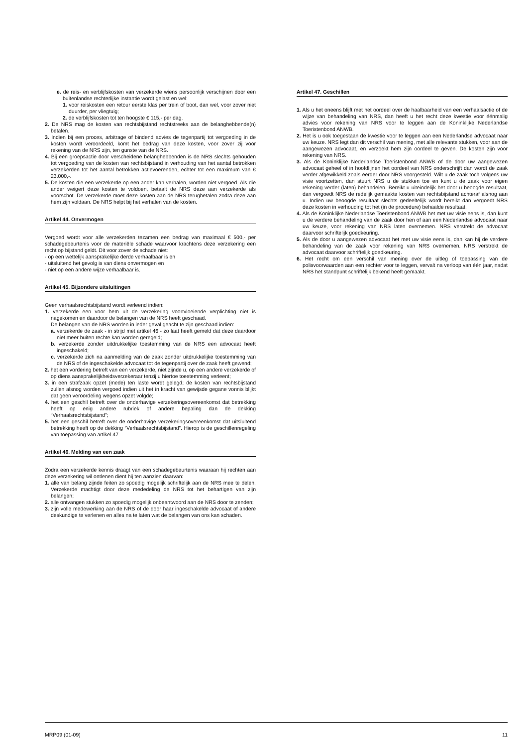e. de reis- en verblijfskosten van verzekerde wiens persoonlijk verschijnen door een buitenlandse rechterlijke instantie wordt gelast en wel:
1. voor reiskosten een retour eerste klas per trein of boot, dan wel, voor zover niet duurder, per vliegtuig;
2. de verblijfskosten tot ten hoogste € 115,- per dag.
2. De NRS mag de kosten van rechtsbijstand rechtstreeks aan de belanghebbende(n) betalen.
3. Indien bij een proces, arbitrage of bindend advies de tegenpartij tot vergoeding in de kosten wordt veroordeeld, komt het bedrag van deze kosten, voor zover zij voor rekening van de NRS zijn, ten gunste van de NRS.
4. Bij een groepsactie door verscheidene belanghebbenden is de NRS slechts gehouden tot vergoeding van de kosten van rechtsbijstand in verhouding van het aantal betrokken verzekerden tot het aantal betrokken actievoerenden, echter tot een maximum van € 23.000,-.
5. De kosten die een verzekerde op een ander kan verhalen, worden niet vergoed. Als die ander weigert deze kosten te voldoen, betaalt de NRS deze aan verzekerde als voorschot. De verzekerde moet deze kosten aan de NRS terugbetalen zodra deze aan hem zijn voldaan. De NRS helpt bij het verhalen van de kosten.
Artikel 44. Onvermogen
Vergoed wordt voor alle verzekerden tezamen een bedrag van maximaal € 500,- per schadegebeurtenis voor de materiële schade waarvoor krachtens deze verzekering een recht op bijstand geldt. Dit voor zover de schade niet:
- op een wettelijk aansprakelijke derde verhaalbaar is en
- uitsluitend het gevolg is van diens onvermogen en
- niet op een andere wijze verhaalbaar is.
Artikel 45. Bijzondere uitsluitingen
Geen verhaalsrechtsbijstand wordt verleend indien:
1. verzekerde een voor hem uit de verzekering voortvloeiende verplichting niet is nagekomen en daardoor de belangen van de NRS heeft geschaad.
De belangen van de NRS worden in ieder geval geacht te zijn geschaad indien:
a. verzekerde de zaak - in strijd met artikel 46 - zo laat heeft gemeld dat deze daardoor niet meer buiten rechte kan worden geregeld;
b. verzekerde zonder uitdrukkelijke toestemming van de NRS een advocaat heeft ingeschakeld;
c. verzekerde zich na aanmelding van de zaak zonder uitdrukkelijke toestemming van de NRS of de ingeschakelde advocaat tot de tegenpartij over de zaak heeft gewend;
2. het een vordering betreft van een verzekerde, niet zijnde u, op een andere verzekerde of op diens aansprakelijkheidsverzekeraar tenzij u hiertoe toestemming verleent;
3. in een strafzaak opzet (mede) ten laste wordt gelegd; de kosten van rechtsbijstand zullen alsnog worden vergoed indien uit het in kracht van gewijsde gegane vonnis blijkt dat geen veroordeling wegens opzet volgde;
4. het een geschil betreft over de onderhavige verzekeringsovereenkomst dat betrekking heeft op enig andere rubriek of andere bepaling dan de dekking “Verhaalsrechtsbijstand”;
5. het een geschil betreft over de onderhavige verzekeringsovereenkomst dat uitsluitend betrekking heeft op de dekking “Verhaalsrechtsbijstand”. Hierop is de geschillenregeling van toepassing van artikel 47.
Artikel 46. Melding van een zaak
Zodra een verzekerde kennis draagt van een schadegebeurtenis waaraan hij rechten aan deze verzekering wil ontlenen dient hij ten aanzien daarvan:
1. alle van belang zijnde feiten zo spoedig mogelijk schriftelijk aan de NRS mee te delen. Verzekerde machtigt door deze mededeling de NRS tot het behartigen van zijn belangen;
2. alle ontvangen stukken zo spoedig mogelijk onbeantwoord aan de NRS door te zenden;
3. zijn volle medewerking aan de NRS of de door haar ingeschakelde advocaat of andere deskundige te verlenen en alles na te laten wat de belangen van ons kan schaden.
Artikel 47. Geschillen
1. Als u het oneens blijft met het oordeel over de haalbaarheid van een verhaalsactie of de wijze van behandeling van NRS, dan heeft u het recht deze kwestie voor éénmalig advies voor rekening van NRS voor te leggen aan de Koninklijke Nederlandse Toeristenbond ANWB.
2. Het is u ook toegestaan de kwestie voor te leggen aan een Nederlandse advocaat naar uw keuze. NRS legt dan dit verschil van mening, met alle relevante stukken, voor aan de aangewezen advocaat, en verzoekt hem zijn oordeel te geven. De kosten zijn voor rekening van NRS.
3. Als de Koninklijke Nederlandse Toeristenbond ANWB of de door uw aangewezen advocaat geheel of in hoofdlijnen het oordeel van NRS onderschrijft dan wordt de zaak verder afgewikkeld zoals eerder door NRS voorgesteld. Wilt u de zaak toch volgens uw visie voortzetten, dan stuurt NRS u de stukken toe en kunt u de zaak voor eigen rekening verder (laten) behandelen. Bereikt u uiteindelijk het door u beoogde resultaat, dan vergoedt NRS de redelijk gemaakte kosten van rechtsbijstand achteraf alsnog aan u. Indien uw beoogde resultaat slechts gedeeltelijk wordt bereikt dan vergoedt NRS deze kosten in verhouding tot het (in de procedure) behaalde resultaat.
4. Als de Koninklijke Nederlandse Toeristenbond ANWB het met uw visie eens is, dan kunt u de verdere behandeling van de zaak door hen of aan een Nederlandse advocaat naar uw keuze, voor rekening van NRS laten overnemen. NRS verstrekt de advocaat daarvoor schriftelijk goedkeuring.
5. Als de door u aangewezen advocaat het met uw visie eens is, dan kan hij de verdere behandeling van de zaak voor rekening van NRS overnemen. NRS verstrekt de advocaat daarvoor schriftelijk goedkeuring.
6. Het recht om een verschil van mening over de uitleg of toepassing van de polisvoorwaarden aan een rechter voor te leggen, vervalt na verloop van één jaar, nadat NRS het standpunt schriftelijk bekend heeft gemaakt.
MRP09 (01-09) 11